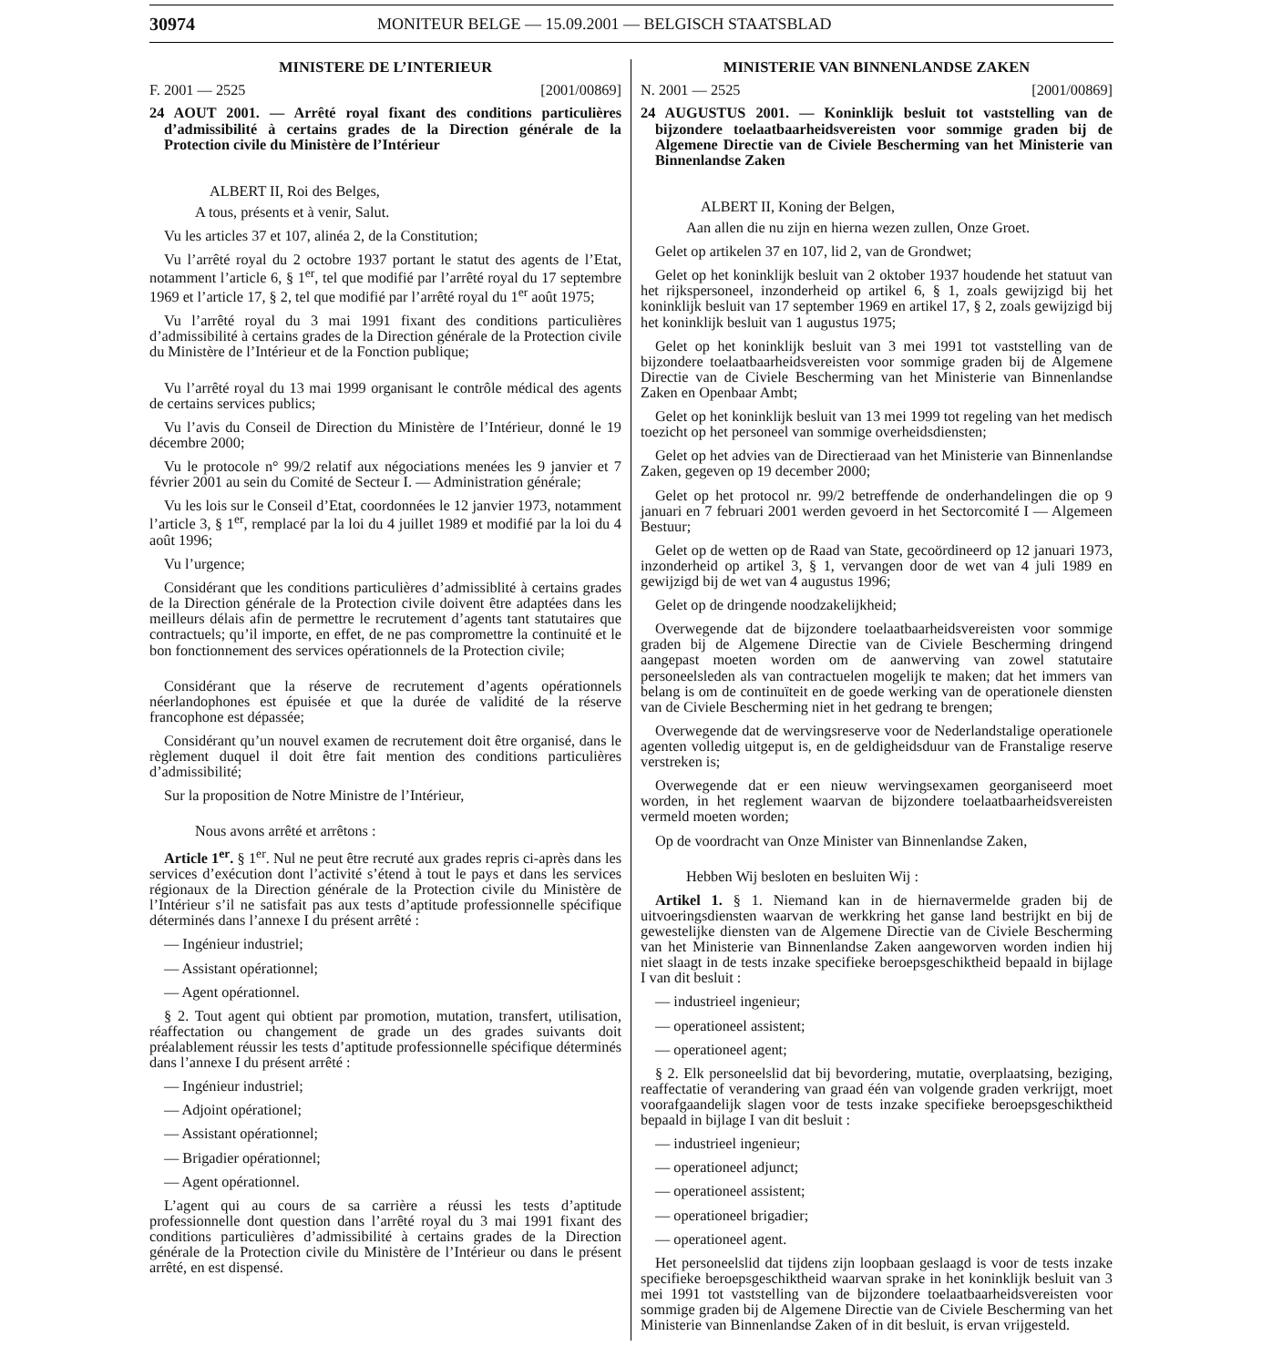30974 MONITEUR BELGE — 15.09.2001 — BELGISCH STAATSBLAD
MINISTERE DE L’INTERIEUR
F. 2001 — 2525 [2001/00869]
24 AOUT 2001. — Arrêté royal fixant des conditions particulières d’admissibilité à certains grades de la Direction générale de la Protection civile du Ministère de l’Intérieur
ALBERT II, Roi des Belges,
A tous, présents et à venir, Salut.
Vu les articles 37 et 107, alinéa 2, de la Constitution;
Vu l’arrêté royal du 2 octobre 1937 portant le statut des agents de l’Etat, notamment l’article 6, § 1<sup>er</sup>, tel que modifié par l’arrêté royal du 17 septembre 1969 et l’article 17, § 2, tel que modifié par l’arrêté royal du 1<sup>er</sup> août 1975;
Vu l’arrêté royal du 3 mai 1991 fixant des conditions particulières d’admissibilité à certains grades de la Direction générale de la Protection civile du Ministère de l’Intérieur et de la Fonction publique;
Vu l’arrêté royal du 13 mai 1999 organisant le contrôle médical des agents de certains services publics;
Vu l’avis du Conseil de Direction du Ministère de l’Intérieur, donné le 19 décembre 2000;
Vu le protocole n° 99/2 relatif aux négociations menées les 9 janvier et 7 février 2001 au sein du Comité de Secteur I. — Administration générale;
Vu les lois sur le Conseil d’Etat, coordonnées le 12 janvier 1973, notamment l’article 3, § 1<sup>er</sup>, remplacé par la loi du 4 juillet 1989 et modifié par la loi du 4 août 1996;
Vu l’urgence;
Considérant que les conditions particulières d’admissiblité à certains grades de la Direction générale de la Protection civile doivent être adaptées dans les meilleurs délais afin de permettre le recrutement d’agents tant statutaires que contractuels; qu’il importe, en effet, de ne pas compromettre la continuité et le bon fonctionnement des services opérationnels de la Protection civile;
Considérant que la réserve de recrutement d’agents opérationnels néerlandophones est épuisée et que la durée de validité de la réserve francophone est dépassée;
Considérant qu’un nouvel examen de recrutement doit être organisé, dans le règlement duquel il doit être fait mention des conditions particulières d’admissibilité;
Sur la proposition de Notre Ministre de l’Intérieur,
Nous avons arrêté et arrêtons :
Article 1<sup>er</sup>. § 1<sup>er</sup>. Nul ne peut être recruté aux grades repris ci-après dans les services d’exécution dont l’activité s’étend à tout le pays et dans les services régionaux de la Direction générale de la Protection civile du Ministère de l’Intérieur s’il ne satisfait pas aux tests d’aptitude professionnelle spécifique déterminés dans l’annexe I du présent arrêté :
— Ingénieur industriel;
— Assistant opérationnel;
— Agent opérationnel.
§ 2. Tout agent qui obtient par promotion, mutation, transfert, utilisation, réaffectation ou changement de grade un des grades suivants doit préalablement réussir les tests d’aptitude professionnelle spécifique déterminés dans l’annexe I du présent arrêté :
— Ingénieur industriel;
— Adjoint opérationel;
— Assistant opérationnel;
— Brigadier opérationnel;
— Agent opérationnel.
L’agent qui au cours de sa carrière a réussi les tests d’aptitude professionnelle dont question dans l’arrêté royal du 3 mai 1991 fixant des conditions particulières d’admissibilité à certains grades de la Direction générale de la Protection civile du Ministère de l’Intérieur ou dans le présent arrêté, en est dispensé.
MINISTERIE VAN BINNENLANDSE ZAKEN
N. 2001 — 2525 [2001/00869]
24 AUGUSTUS 2001. — Koninklijk besluit tot vaststelling van de bijzondere toelaatbaarheidsvereisten voor sommige graden bij de Algemene Directie van de Civiele Bescherming van het Ministerie van Binnenlandse Zaken
ALBERT II, Koning der Belgen,
Aan allen die nu zijn en hierna wezen zullen, Onze Groet.
Gelet op artikelen 37 en 107, lid 2, van de Grondwet;
Gelet op het koninklijk besluit van 2 oktober 1937 houdende het statuut van het rijkspersoneel, inzonderheid op artikel 6, § 1, zoals gewijzigd bij het koninklijk besluit van 17 september 1969 en artikel 17, § 2, zoals gewijzigd bij het koninklijk besluit van 1 augustus 1975;
Gelet op het koninklijk besluit van 3 mei 1991 tot vaststelling van de bijzondere toelaatbaarheidsvereisten voor sommige graden bij de Algemene Directie van de Civiele Bescherming van het Ministerie van Binnenlandse Zaken en Openbaar Ambt;
Gelet op het koninklijk besluit van 13 mei 1999 tot regeling van het medisch toezicht op het personeel van sommige overheidsdiensten;
Gelet op het advies van de Directieraad van het Ministerie van Binnenlandse Zaken, gegeven op 19 december 2000;
Gelet op het protocol nr. 99/2 betreffende de onderhandelingen die op 9 januari en 7 februari 2001 werden gevoerd in het Sectorcomité I — Algemeen Bestuur;
Gelet op de wetten op de Raad van State, gecoördineerd op 12 januari 1973, inzonderheid op artikel 3, § 1, vervangen door de wet van 4 juli 1989 en gewijzigd bij de wet van 4 augustus 1996;
Gelet op de dringende noodzakelijkheid;
Overwegende dat de bijzondere toelaatbaarheidsvereisten voor sommige graden bij de Algemene Directie van de Civiele Bescherming dringend aangepast moeten worden om de aanwerving van zowel statutaire personeelsleden als van contractuelen mogelijk te maken; dat het immers van belang is om de continuïteit en de goede werking van de operationele diensten van de Civiele Bescherming niet in het gedrang te brengen;
Overwegende dat de wervingsreserve voor de Nederlandstalige operationele agenten volledig uitgeput is, en de geldigheidsduur van de Franstalige reserve verstreken is;
Overwegende dat er een nieuw wervingsexamen georganiseerd moet worden, in het reglement waarvan de bijzondere toelaatbaarheidsvereisten vermeld moeten worden;
Op de voordracht van Onze Minister van Binnenlandse Zaken,
Hebben Wij besloten en besluiten Wij :
Artikel 1. § 1. Niemand kan in de hiernavermelde graden bij de uitvoeringsdiensten waarvan de werkkring het ganse land bestrijkt en bij de gewestelijke diensten van de Algemene Directie van de Civiele Bescherming van het Ministerie van Binnenlandse Zaken aangeworven worden indien hij niet slaagt in de tests inzake specifieke beroepsgeschiktheid bepaald in bijlage I van dit besluit :
— industrieel ingenieur;
— operationeel assistent;
— operationeel agent;
§ 2. Elk personeelslid dat bij bevordering, mutatie, overplaatsing, beziging, reaffectatie of verandering van graad één van volgende graden verkrijgt, moet voorafgaandelijk slagen voor de tests inzake specifieke beroepsgeschiktheid bepaald in bijlage I van dit besluit :
— industrieel ingenieur;
— operationeel adjunct;
— operationeel assistent;
— operationeel brigadier;
— operationeel agent.
Het personeelslid dat tijdens zijn loopbaan geslaagd is voor de tests inzake specifieke beroepsgeschiktheid waarvan sprake in het koninklijk besluit van 3 mei 1991 tot vaststelling van de bijzondere toelaatbaarheidsvereisten voor sommige graden bij de Algemene Directie van de Civiele Bescherming van het Ministerie van Binnenlandse Zaken of in dit besluit, is ervan vrijgesteld.